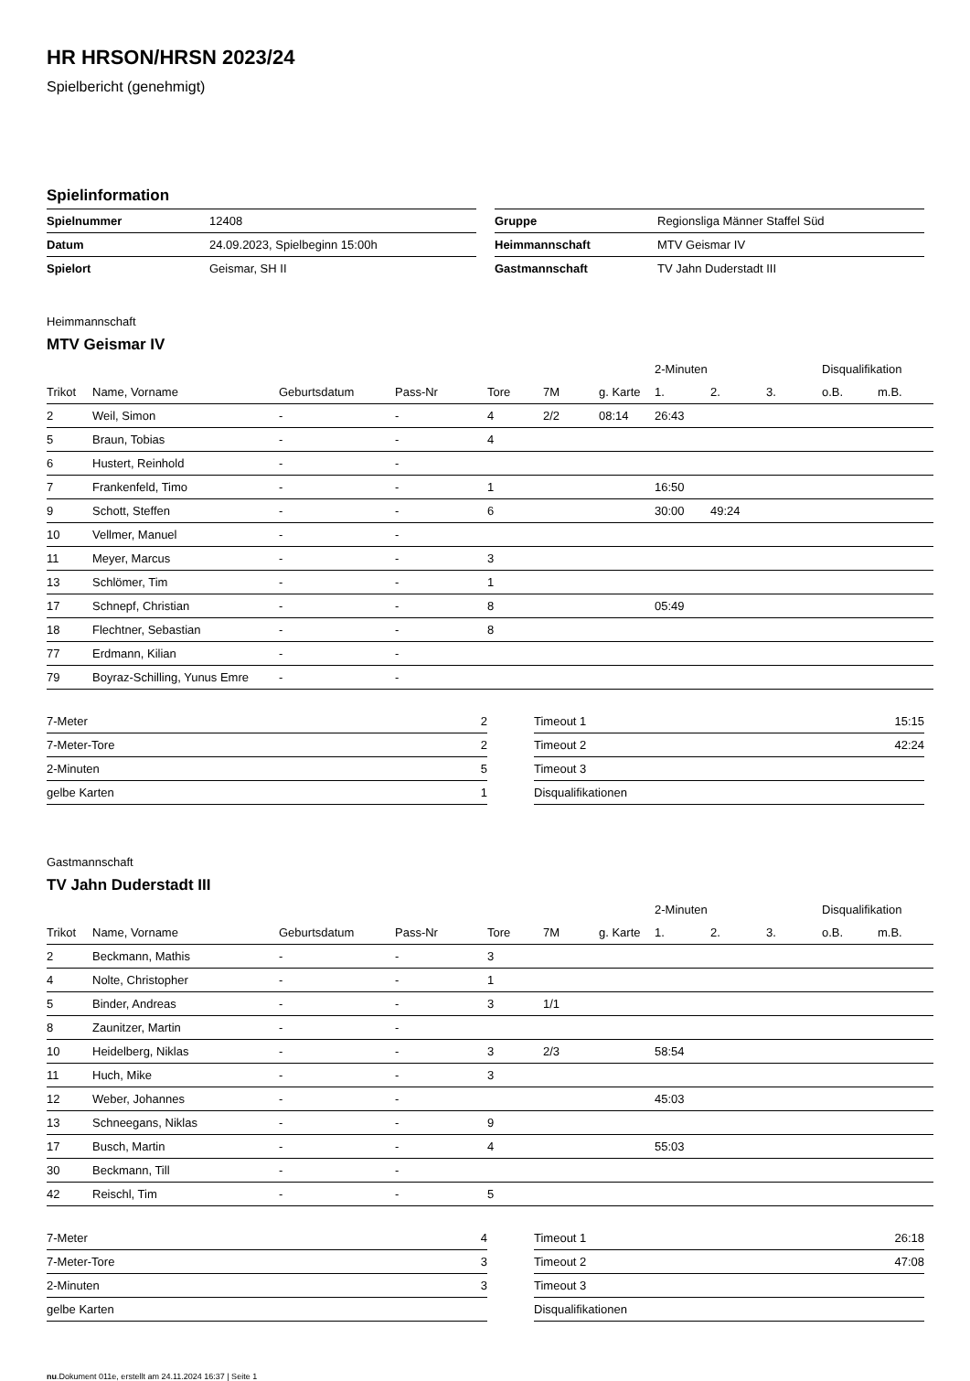HR HRSON/HRSN 2023/24
Spielbericht (genehmigt)
Spielinformation
| Spielnummer | 12408 |
| Datum | 24.09.2023, Spielbeginn 15:00h |
| Spielort | Geismar, SH II |
| Gruppe | Regionsliga Männer Staffel Süd |
| Heimmannschaft | MTV Geismar IV |
| Gastmannschaft | TV Jahn Duderstadt III |
Heimmannschaft
MTV Geismar IV
| | | | | | | | 2-Minuten | | | Disqualifikation | |
| --- | --- | --- | --- | --- | --- | --- | --- | --- | --- | --- | --- |
| Trikot | Name, Vorname | Geburtsdatum | Pass-Nr | Tore | 7M | g. Karte | 1. | 2. | 3. | o.B. | m.B. |
| 2 | Weil, Simon | - | - | 4 | 2/2 | 08:14 | 26:43 | | | | |
| 5 | Braun, Tobias | - | - | 4 | | | | | | | |
| 6 | Hustert, Reinhold | - | - | | | | | | | | |
| 7 | Frankenfeld, Timo | - | - | 1 | | | 16:50 | | | | |
| 9 | Schott, Steffen | - | - | 6 | | | 30:00 | 49:24 | | | |
| 10 | Vellmer, Manuel | - | - | | | | | | | | |
| 11 | Meyer, Marcus | - | - | 3 | | | | | | | |
| 13 | Schlömer, Tim | - | - | 1 | | | | | | | |
| 17 | Schnepf, Christian | - | - | 8 | | | 05:49 | | | | |
| 18 | Flechtner, Sebastian | - | - | 8 | | | | | | | |
| 77 | Erdmann, Kilian | - | - | | | | | | | | |
| 79 | Boyraz-Schilling, Yunus Emre | - | - | | | | | | | | |
| 7-Meter | 2 |
| 7-Meter-Tore | 2 |
| 2-Minuten | 5 |
| gelbe Karten | 1 |
| Timeout 1 | 15:15 |
| Timeout 2 | 42:24 |
| Timeout 3 | |
| Disqualifikationen | |
Gastmannschaft
TV Jahn Duderstadt III
| | | | | | | | 2-Minuten | | | Disqualifikation | |
| --- | --- | --- | --- | --- | --- | --- | --- | --- | --- | --- | --- |
| Trikot | Name, Vorname | Geburtsdatum | Pass-Nr | Tore | 7M | g. Karte | 1. | 2. | 3. | o.B. | m.B. |
| 2 | Beckmann, Mathis | - | - | 3 | | | | | | | |
| 4 | Nolte, Christopher | - | - | 1 | | | | | | | |
| 5 | Binder, Andreas | - | - | 3 | 1/1 | | | | | | |
| 8 | Zaunitzer, Martin | - | - | | | | | | | | |
| 10 | Heidelberg, Niklas | - | - | 3 | 2/3 | | 58:54 | | | | |
| 11 | Huch, Mike | - | - | 3 | | | | | | | |
| 12 | Weber, Johannes | - | - | | | | 45:03 | | | | |
| 13 | Schneegans, Niklas | - | - | 9 | | | | | | | |
| 17 | Busch, Martin | - | - | 4 | | | 55:03 | | | | |
| 30 | Beckmann, Till | - | - | | | | | | | | |
| 42 | Reischl, Tim | - | - | 5 | | | | | | | |
| 7-Meter | 4 |
| 7-Meter-Tore | 3 |
| 2-Minuten | 3 |
| gelbe Karten | |
| Timeout 1 | 26:18 |
| Timeout 2 | 47:08 |
| Timeout 3 | |
| Disqualifikationen | |
nu.Dokument 011e, erstellt am 24.11.2024 16:37 | Seite 1